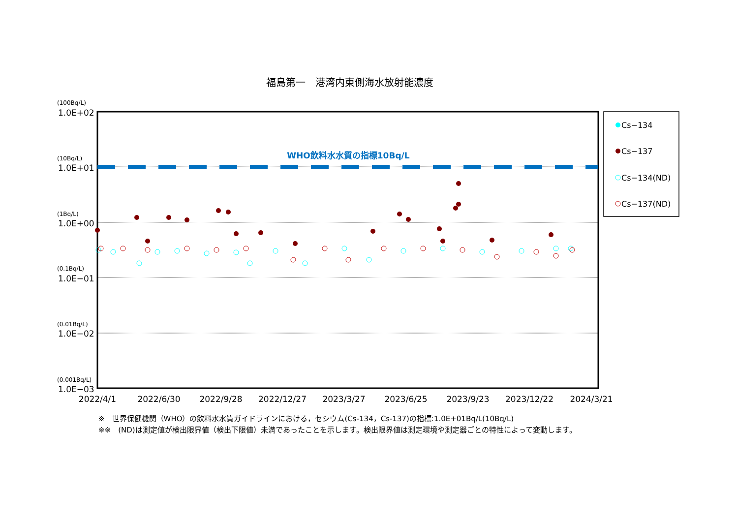福島第一　港湾内東側海水放射能濃度
WHO飲料水水質の指標10Bq/L
(100Bq/L)
(10Bq/L)
(1Bq/L)
(0.1Bq/L)
(0.01Bq/L)
(0.001Bq/L)
1.0E+02
1.0E+01
1.0E+00
1.0E−01
1.0E−02
1.0E−03
2022/4/1
2022/6/30
2022/9/28
2022/12/27
2023/3/27
2023/6/25
2023/9/23
2023/12/22
2024/3/21
Cs−134
Cs−137
Cs−134(ND)
Cs−137(ND)
※　世界保健機関（WHO）の飲料水水質ガイドラインにおける，セシウム(Cs-134，Cs-137)の指標:1.0E+01Bq/L(10Bq/L)
※※　(ND)は測定値が検出限界値（検出下限値）未満であったことを示します。検出限界値は測定環境や測定器ごとの特性によって変動します。